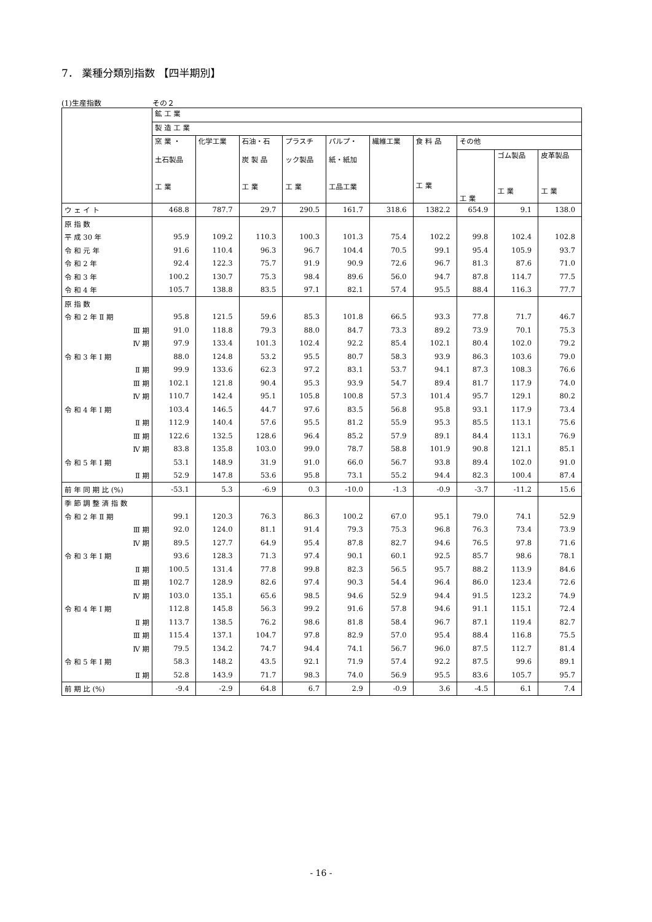7． 業種分類別指数 【四半期別】
(1)生産指数 その２
| | 鉱 工 業 | | | | | | | | | |
| --- | --- | --- | --- | --- | --- | --- | --- | --- | --- | --- |
| | 製 造 工 業 | | | | | | | | | |
| | 窯 業 ・ 土石製品 工 業 | 化学工業 | 石油・石 炭 製 品 工 業 | プラスチ ック製品 工 業 | パルプ・ 紙・紙加 工品工業 | 繊維工業 | 食 料 品 工 業 | その他 | | |
| | | | | | | | | 工 業 | ゴム製品 工 業 | 皮革製品 工 業 |
| ウ ェ イ ト | 468.8 | 787.7 | 29.7 | 290.5 | 161.7 | 318.6 | 1382.2 | 654.9 | 9.1 | 138.0 |
| 原 指 数 | | | | | | | | | | |
| 平 成 30 年 | 95.9 | 109.2 | 110.3 | 100.3 | 101.3 | 75.4 | 102.2 | 99.8 | 102.4 | 102.8 |
| 令 和 元 年 | 91.6 | 110.4 | 96.3 | 96.7 | 104.4 | 70.5 | 99.1 | 95.4 | 105.9 | 93.7 |
| 令 和 2 年 | 92.4 | 122.3 | 75.7 | 91.9 | 90.9 | 72.6 | 96.7 | 81.3 | 87.6 | 71.0 |
| 令 和 3 年 | 100.2 | 130.7 | 75.3 | 98.4 | 89.6 | 56.0 | 94.7 | 87.8 | 114.7 | 77.5 |
| 令 和 4 年 | 105.7 | 138.8 | 83.5 | 97.1 | 82.1 | 57.4 | 95.5 | 88.4 | 116.3 | 77.7 |
| 原 指 数 | | | | | | | | | | |
| 令 和 2 年 Ⅱ 期 | 95.8 | 121.5 | 59.6 | 85.3 | 101.8 | 66.5 | 93.3 | 77.8 | 71.7 | 46.7 |
| Ⅲ 期 | 91.0 | 118.8 | 79.3 | 88.0 | 84.7 | 73.3 | 89.2 | 73.9 | 70.1 | 75.3 |
| Ⅳ 期 | 97.9 | 133.4 | 101.3 | 102.4 | 92.2 | 85.4 | 102.1 | 80.4 | 102.0 | 79.2 |
| 令 和 3 年 Ⅰ 期 | 88.0 | 124.8 | 53.2 | 95.5 | 80.7 | 58.3 | 93.9 | 86.3 | 103.6 | 79.0 |
| Ⅱ 期 | 99.9 | 133.6 | 62.3 | 97.2 | 83.1 | 53.7 | 94.1 | 87.3 | 108.3 | 76.6 |
| Ⅲ 期 | 102.1 | 121.8 | 90.4 | 95.3 | 93.9 | 54.7 | 89.4 | 81.7 | 117.9 | 74.0 |
| Ⅳ 期 | 110.7 | 142.4 | 95.1 | 105.8 | 100.8 | 57.3 | 101.4 | 95.7 | 129.1 | 80.2 |
| 令 和 4 年 Ⅰ 期 | 103.4 | 146.5 | 44.7 | 97.6 | 83.5 | 56.8 | 95.8 | 93.1 | 117.9 | 73.4 |
| Ⅱ 期 | 112.9 | 140.4 | 57.6 | 95.5 | 81.2 | 55.9 | 95.3 | 85.5 | 113.1 | 75.6 |
| Ⅲ 期 | 122.6 | 132.5 | 128.6 | 96.4 | 85.2 | 57.9 | 89.1 | 84.4 | 113.1 | 76.9 |
| Ⅳ 期 | 83.8 | 135.8 | 103.0 | 99.0 | 78.7 | 58.8 | 101.9 | 90.8 | 121.1 | 85.1 |
| 令 和 5 年 Ⅰ 期 | 53.1 | 148.9 | 31.9 | 91.0 | 66.0 | 56.7 | 93.8 | 89.4 | 102.0 | 91.0 |
| Ⅱ 期 | 52.9 | 147.8 | 53.6 | 95.8 | 73.1 | 55.2 | 94.4 | 82.3 | 100.4 | 87.4 |
| 前 年 同 期 比 (%) | -53.1 | 5.3 | -6.9 | 0.3 | -10.0 | -1.3 | -0.9 | -3.7 | -11.2 | 15.6 |
| 季 節 調 整 済 指 数 | | | | | | | | | | |
| 令 和 2 年 Ⅱ 期 | 99.1 | 120.3 | 76.3 | 86.3 | 100.2 | 67.0 | 95.1 | 79.0 | 74.1 | 52.9 |
| Ⅲ 期 | 92.0 | 124.0 | 81.1 | 91.4 | 79.3 | 75.3 | 96.8 | 76.3 | 73.4 | 73.9 |
| Ⅳ 期 | 89.5 | 127.7 | 64.9 | 95.4 | 87.8 | 82.7 | 94.6 | 76.5 | 97.8 | 71.6 |
| 令 和 3 年 Ⅰ 期 | 93.6 | 128.3 | 71.3 | 97.4 | 90.1 | 60.1 | 92.5 | 85.7 | 98.6 | 78.1 |
| Ⅱ 期 | 100.5 | 131.4 | 77.8 | 99.8 | 82.3 | 56.5 | 95.7 | 88.2 | 113.9 | 84.6 |
| Ⅲ 期 | 102.7 | 128.9 | 82.6 | 97.4 | 90.3 | 54.4 | 96.4 | 86.0 | 123.4 | 72.6 |
| Ⅳ 期 | 103.0 | 135.1 | 65.6 | 98.5 | 94.6 | 52.9 | 94.4 | 91.5 | 123.2 | 74.9 |
| 令 和 4 年 Ⅰ 期 | 112.8 | 145.8 | 56.3 | 99.2 | 91.6 | 57.8 | 94.6 | 91.1 | 115.1 | 72.4 |
| Ⅱ 期 | 113.7 | 138.5 | 76.2 | 98.6 | 81.8 | 58.4 | 96.7 | 87.1 | 119.4 | 82.7 |
| Ⅲ 期 | 115.4 | 137.1 | 104.7 | 97.8 | 82.9 | 57.0 | 95.4 | 88.4 | 116.8 | 75.5 |
| Ⅳ 期 | 79.5 | 134.2 | 74.7 | 94.4 | 74.1 | 56.7 | 96.0 | 87.5 | 112.7 | 81.4 |
| 令 和 5 年 Ⅰ 期 | 58.3 | 148.2 | 43.5 | 92.1 | 71.9 | 57.4 | 92.2 | 87.5 | 99.6 | 89.1 |
| Ⅱ 期 | 52.8 | 143.9 | 71.7 | 98.3 | 74.0 | 56.9 | 95.5 | 83.6 | 105.7 | 95.7 |
| 前 期 比 (%) | -9.4 | -2.9 | 64.8 | 6.7 | 2.9 | -0.9 | 3.6 | -4.5 | 6.1 | 7.4 |
- 16 -